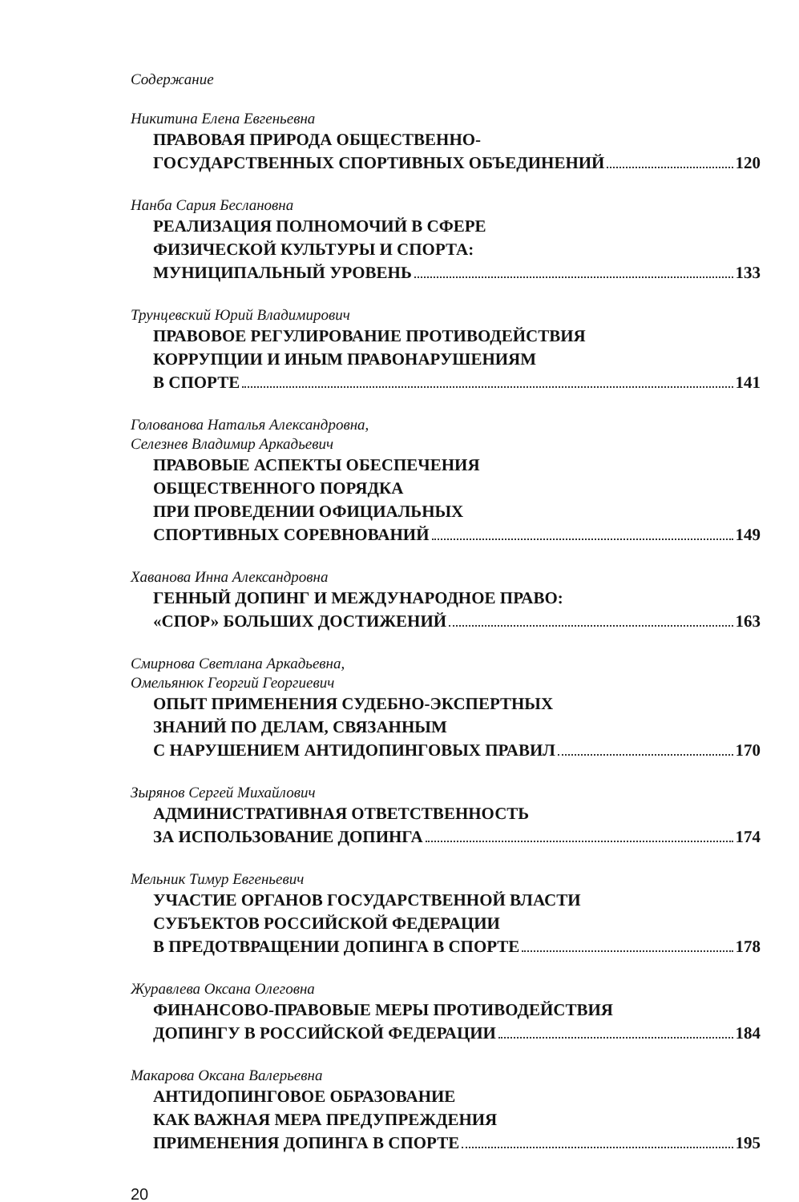Содержание
Никитина Елена Евгеньевна
ПРАВОВАЯ ПРИРОДА ОБЩЕСТВЕННО-
ГОСУДАРСТВЕННЫХ СПОРТИВНЫХ ОБЪЕДИНЕНИЙ 120
Нанба Сария Беслановна
РЕАЛИЗАЦИЯ ПОЛНОМОЧИЙ В СФЕРЕ
ФИЗИЧЕСКОЙ КУЛЬТУРЫ И СПОРТА:
МУНИЦИПАЛЬНЫЙ УРОВЕНЬ 133
Трунцевский Юрий Владимирович
ПРАВОВОЕ РЕГУЛИРОВАНИЕ ПРОТИВОДЕЙСТВИЯ
КОРРУПЦИИ И ИНЫМ ПРАВОНАРУШЕНИЯМ
В СПОРТЕ 141
Голованова Наталья Александровна,
Селезнев Владимир Аркадьевич
ПРАВОВЫЕ АСПЕКТЫ ОБЕСПЕЧЕНИЯ
ОБЩЕСТВЕННОГО ПОРЯДКА
ПРИ ПРОВЕДЕНИИ ОФИЦИАЛЬНЫХ
СПОРТИВНЫХ СОРЕВНОВАНИЙ 149
Хаванова Инна Александровна
ГЕННЫЙ ДОПИНГ И МЕЖДУНАРОДНОЕ ПРАВО:
«СПОР» БОЛЬШИХ ДОСТИЖЕНИЙ 163
Смирнова Светлана Аркадьевна,
Омельянюк Георгий Георгиевич
ОПЫТ ПРИМЕНЕНИЯ СУДЕБНО-ЭКСПЕРТНЫХ
ЗНАНИЙ ПО ДЕЛАМ, СВЯЗАННЫМ
С НАРУШЕНИЕМ АНТИДОПИНГОВЫХ ПРАВИЛ 170
Зырянов Сергей Михайлович
АДМИНИСТРАТИВНАЯ ОТВЕТСТВЕННОСТЬ
ЗА ИСПОЛЬЗОВАНИЕ ДОПИНГА 174
Мельник Тимур Евгеньевич
УЧАСТИЕ ОРГАНОВ ГОСУДАРСТВЕННОЙ ВЛАСТИ
СУБЪЕКТОВ РОССИЙСКОЙ ФЕДЕРАЦИИ
В ПРЕДОТВРАЩЕНИИ ДОПИНГА В СПОРТЕ 178
Журавлева Оксана Олеговна
ФИНАНСОВО-ПРАВОВЫЕ МЕРЫ ПРОТИВОДЕЙСТВИЯ
ДОПИНГУ В РОССИЙСКОЙ ФЕДЕРАЦИИ 184
Макарова Оксана Валерьевна
АНТИДОПИНГОВОЕ ОБРАЗОВАНИЕ
КАК ВАЖНАЯ МЕРА ПРЕДУПРЕЖДЕНИЯ
ПРИМЕНЕНИЯ ДОПИНГА В СПОРТЕ 195
20